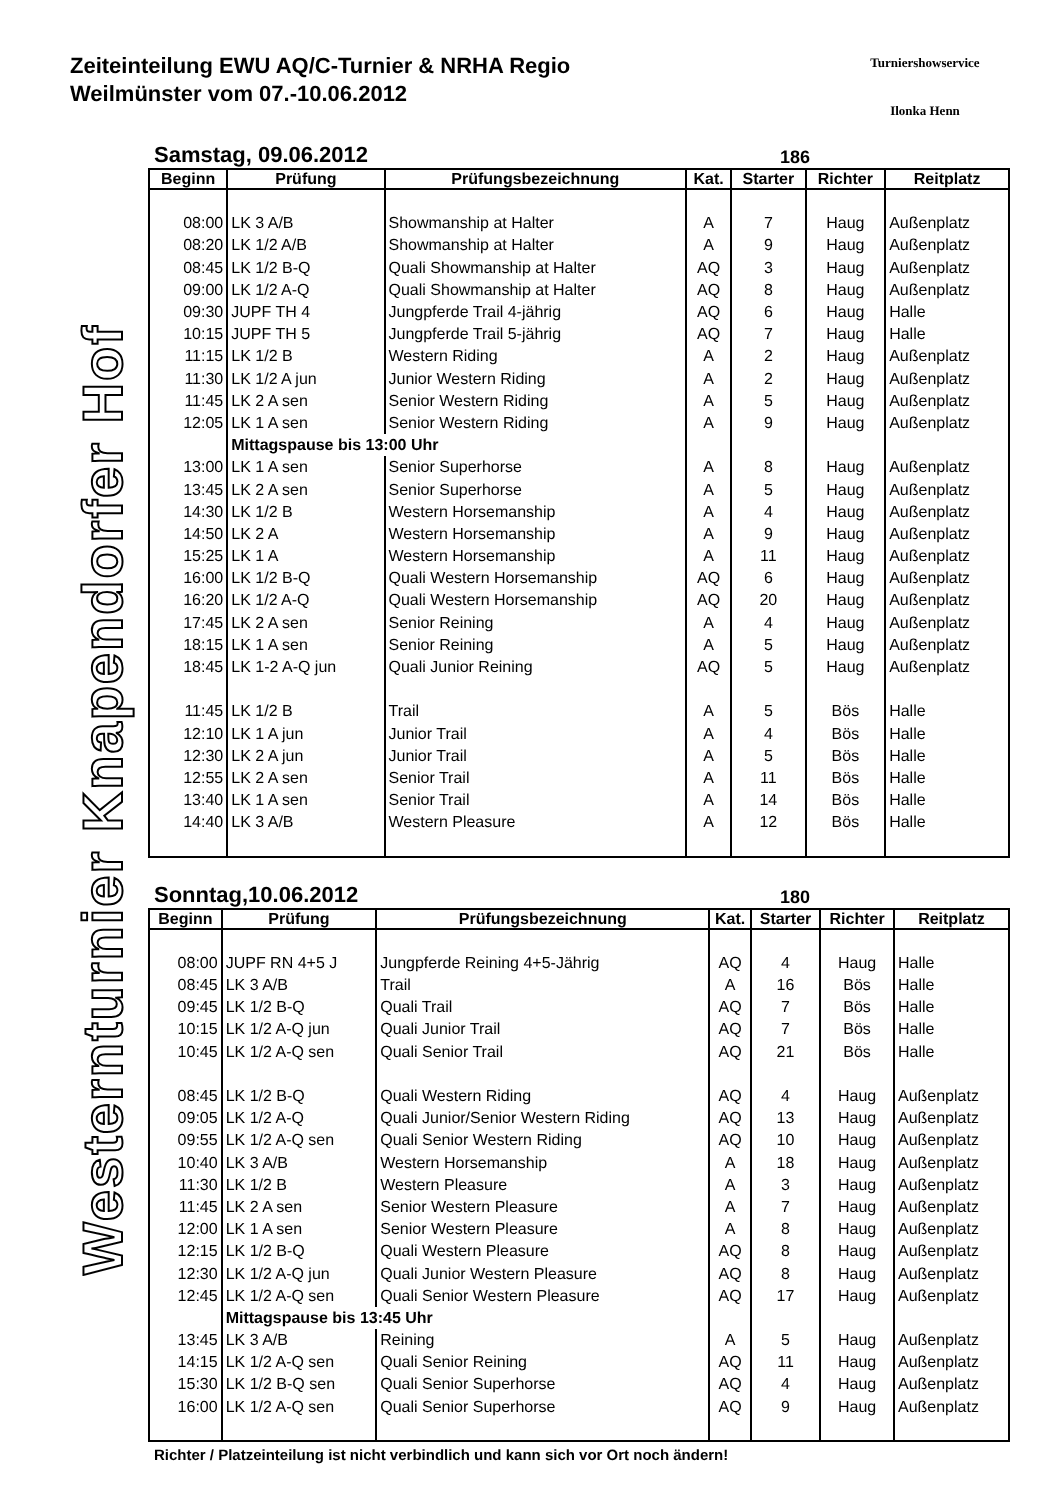Zeiteinteilung EWU AQ/C-Turnier & NRHA Regio
Weilmünster vom 07.-10.06.2012
Turniershowservice
Ilonka Henn
Westernturnier Knapendorfer Hof
Samstag, 09.06.2012 186
| Beginn | Prüfung | Prüfungsbezeichnung | Kat. | Starter | Richter | Reitplatz |
| --- | --- | --- | --- | --- | --- | --- |
| 08:00 | LK 3 A/B | Showmanship at Halter | A | 7 | Haug | Außenplatz |
| 08:20 | LK 1/2 A/B | Showmanship at Halter | A | 9 | Haug | Außenplatz |
| 08:45 | LK 1/2 B-Q | Quali Showmanship at Halter | AQ | 3 | Haug | Außenplatz |
| 09:00 | LK 1/2 A-Q | Quali Showmanship at Halter | AQ | 8 | Haug | Außenplatz |
| 09:30 | JUPF TH 4 | Jungpferde Trail 4-jährig | AQ | 6 | Haug | Halle |
| 10:15 | JUPF TH 5 | Jungpferde Trail 5-jährig | AQ | 7 | Haug | Halle |
| 11:15 | LK 1/2 B | Western Riding | A | 2 | Haug | Außenplatz |
| 11:30 | LK 1/2 A jun | Junior Western Riding | A | 2 | Haug | Außenplatz |
| 11:45 | LK 2 A sen | Senior Western Riding | A | 5 | Haug | Außenplatz |
| 12:05 | LK 1 A sen | Senior Western Riding | A | 9 | Haug | Außenplatz |
| | Mittagspause bis 13:00 Uhr | | | | | |
| 13:00 | LK 1 A sen | Senior Superhorse | A | 8 | Haug | Außenplatz |
| 13:45 | LK 2 A sen | Senior Superhorse | A | 5 | Haug | Außenplatz |
| 14:30 | LK 1/2 B | Western Horsemanship | A | 4 | Haug | Außenplatz |
| 14:50 | LK 2 A | Western Horsemanship | A | 9 | Haug | Außenplatz |
| 15:25 | LK 1 A | Western Horsemanship | A | 11 | Haug | Außenplatz |
| 16:00 | LK 1/2 B-Q | Quali Western Horsemanship | AQ | 6 | Haug | Außenplatz |
| 16:20 | LK 1/2 A-Q | Quali Western Horsemanship | AQ | 20 | Haug | Außenplatz |
| 17:45 | LK 2 A sen | Senior Reining | A | 4 | Haug | Außenplatz |
| 18:15 | LK 1 A sen | Senior Reining | A | 5 | Haug | Außenplatz |
| 18:45 | LK 1-2 A-Q jun | Quali Junior Reining | AQ | 5 | Haug | Außenplatz |
| 11:45 | LK 1/2 B | Trail | A | 5 | Bös | Halle |
| 12:10 | LK 1 A jun | Junior Trail | A | 4 | Bös | Halle |
| 12:30 | LK 2 A jun | Junior Trail | A | 5 | Bös | Halle |
| 12:55 | LK 2 A sen | Senior Trail | A | 11 | Bös | Halle |
| 13:40 | LK 1 A sen | Senior Trail | A | 14 | Bös | Halle |
| 14:40 | LK 3 A/B | Western Pleasure | A | 12 | Bös | Halle |
Sonntag,10.06.2012 180
| Beginn | Prüfung | Prüfungsbezeichnung | Kat. | Starter | Richter | Reitplatz |
| --- | --- | --- | --- | --- | --- | --- |
| 08:00 | JUPF RN 4+5 J | Jungpferde Reining 4+5-Jährig | AQ | 4 | Haug | Halle |
| 08:45 | LK 3 A/B | Trail | A | 16 | Bös | Halle |
| 09:45 | LK 1/2 B-Q | Quali Trail | AQ | 7 | Bös | Halle |
| 10:15 | LK 1/2 A-Q jun | Quali Junior Trail | AQ | 7 | Bös | Halle |
| 10:45 | LK 1/2 A-Q sen | Quali Senior Trail | AQ | 21 | Bös | Halle |
| 08:45 | LK 1/2 B-Q | Quali Western Riding | AQ | 4 | Haug | Außenplatz |
| 09:05 | LK 1/2 A-Q | Quali Junior/Senior Western Riding | AQ | 13 | Haug | Außenplatz |
| 09:55 | LK 1/2 A-Q sen | Quali Senior Western Riding | AQ | 10 | Haug | Außenplatz |
| 10:40 | LK 3 A/B | Western Horsemanship | A | 18 | Haug | Außenplatz |
| 11:30 | LK 1/2 B | Western Pleasure | A | 3 | Haug | Außenplatz |
| 11:45 | LK 2 A sen | Senior Western Pleasure | A | 7 | Haug | Außenplatz |
| 12:00 | LK 1 A sen | Senior Western Pleasure | A | 8 | Haug | Außenplatz |
| 12:15 | LK 1/2 B-Q | Quali Western Pleasure | AQ | 8 | Haug | Außenplatz |
| 12:30 | LK 1/2 A-Q jun | Quali Junior Western Pleasure | AQ | 8 | Haug | Außenplatz |
| 12:45 | LK 1/2 A-Q sen | Quali Senior Western Pleasure | AQ | 17 | Haug | Außenplatz |
| | Mittagspause bis 13:45 Uhr | | | | | |
| 13:45 | LK 3 A/B | Reining | A | 5 | Haug | Außenplatz |
| 14:15 | LK 1/2 A-Q sen | Quali Senior Reining | AQ | 11 | Haug | Außenplatz |
| 15:30 | LK 1/2 B-Q sen | Quali Senior Superhorse | AQ | 4 | Haug | Außenplatz |
| 16:00 | LK 1/2 A-Q sen | Quali Senior Superhorse | AQ | 9 | Haug | Außenplatz |
Richter / Platzeinteilung ist nicht verbindlich und kann sich vor Ort noch ändern!